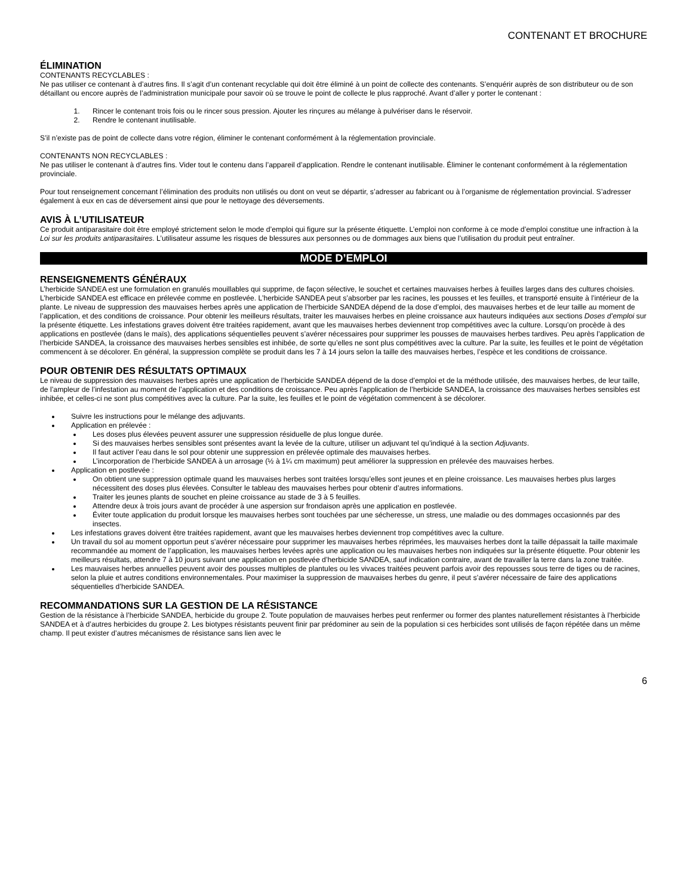CONTENANT ET BROCHURE
ÉLIMINATION
CONTENANTS RECYCLABLES :
Ne pas utiliser ce contenant à d’autres fins. Il s’agit d’un contenant recyclable qui doit être éliminé à un point de collecte des contenants. S’enquérir auprès de son distributeur ou de son détaillant ou encore auprès de l’administration municipale pour savoir où se trouve le point de collecte le plus rapproché. Avant d’aller y porter le contenant :
1. Rincer le contenant trois fois ou le rincer sous pression. Ajouter les rinçures au mélange à pulvériser dans le réservoir.
2. Rendre le contenant inutilisable.
S’il n’existe pas de point de collecte dans votre région, éliminer le contenant conformément à la réglementation provinciale.
CONTENANTS NON RECYCLABLES :
Ne pas utiliser le contenant à d’autres fins. Vider tout le contenu dans l’appareil d’application. Rendre le contenant inutilisable. Éliminer le contenant conformément à la réglementation provinciale.
Pour tout renseignement concernant l’élimination des produits non utilisés ou dont on veut se départir, s’adresser au fabricant ou à l’organisme de réglementation provincial. S’adresser également à eux en cas de déversement ainsi que pour le nettoyage des déversements.
AVIS À L’UTILISATEUR
Ce produit antiparasitaire doit être employé strictement selon le mode d’emploi qui figure sur la présente étiquette. L’emploi non conforme à ce mode d’emploi constitue une infraction à la Loi sur les produits antiparasitaires. L’utilisateur assume les risques de blessures aux personnes ou de dommages aux biens que l’utilisation du produit peut entraîner.
MODE D’EMPLOI
RENSEIGNEMENTS GÉNÉRAUX
L’herbicide SANDEA est une formulation en granulés mouillables qui supprime, de façon sélective, le souchet et certaines mauvaises herbes à feuilles larges dans des cultures choisies. L’herbicide SANDEA est efficace en prélevée comme en postlevée. L’herbicide SANDEA peut s’absorber par les racines, les pousses et les feuilles, et transporté ensuite à l’intérieur de la plante. Le niveau de suppression des mauvaises herbes après une application de l’herbicide SANDEA dépend de la dose d’emploi, des mauvaises herbes et de leur taille au moment de l’application, et des conditions de croissance. Pour obtenir les meilleurs résultats, traiter les mauvaises herbes en pleine croissance aux hauteurs indiquées aux sections Doses d’emploi sur la présente étiquette. Les infestations graves doivent être traitées rapidement, avant que les mauvaises herbes deviennent trop compétitives avec la culture. Lorsqu’on procède à des applications en postlevée (dans le maïs), des applications séquentielles peuvent s’avérer nécessaires pour supprimer les pousses de mauvaises herbes tardives. Peu après l’application de l’herbicide SANDEA, la croissance des mauvaises herbes sensibles est inhibée, de sorte qu’elles ne sont plus compétitives avec la culture. Par la suite, les feuilles et le point de végétation commencent à se décolorer. En général, la suppression complète se produit dans les 7 à 14 jours selon la taille des mauvaises herbes, l’espèce et les conditions de croissance.
POUR OBTENIR DES RÉSULTATS OPTIMAUX
Le niveau de suppression des mauvaises herbes après une application de l’herbicide SANDEA dépend de la dose d’emploi et de la méthode utilisée, des mauvaises herbes, de leur taille, de l’ampleur de l’infestation au moment de l’application et des conditions de croissance. Peu après l’application de l’herbicide SANDEA, la croissance des mauvaises herbes sensibles est inhibée, et celles-ci ne sont plus compétitives avec la culture. Par la suite, les feuilles et le point de végétation commencent à se décolorer.
Suivre les instructions pour le mélange des adjuvants.
Application en prélevée :
Les doses plus élevées peuvent assurer une suppression résiduelle de plus longue durée.
Si des mauvaises herbes sensibles sont présentes avant la levée de la culture, utiliser un adjuvant tel qu’indiqué à la section Adjuvants.
Il faut activer l’eau dans le sol pour obtenir une suppression en prélevée optimale des mauvaises herbes.
L’incorporation de l’herbicide SANDEA à un arrosage (½ à 1¼ cm maximum) peut améliorer la suppression en prélevée des mauvaises herbes.
Application en postlevée :
On obtient une suppression optimale quand les mauvaises herbes sont traitées lorsqu’elles sont jeunes et en pleine croissance. Les mauvaises herbes plus larges nécessitent des doses plus élevées. Consulter le tableau des mauvaises herbes pour obtenir d’autres informations.
Traiter les jeunes plants de souchet en pleine croissance au stade de 3 à 5 feuilles.
Attendre deux à trois jours avant de procéder à une aspersion sur frondaison après une application en postlevée.
Éviter toute application du produit lorsque les mauvaises herbes sont touchées par une sécheresse, un stress, une maladie ou des dommages occasionnés par des insectes.
Les infestations graves doivent être traitées rapidement, avant que les mauvaises herbes deviennent trop compétitives avec la culture.
Un travail du sol au moment opportun peut s’avérer nécessaire pour supprimer les mauvaises herbes réprimées, les mauvaises herbes dont la taille dépassait la taille maximale recommandée au moment de l’application, les mauvaises herbes levées après une application ou les mauvaises herbes non indiquées sur la présente étiquette. Pour obtenir les meilleurs résultats, attendre 7 à 10 jours suivant une application en postlevée d’herbicide SANDEA, sauf indication contraire, avant de travailler la terre dans la zone traitée.
Les mauvaises herbes annuelles peuvent avoir des pousses multiples de plantules ou les vivaces traitées peuvent parfois avoir des repousses sous terre de tiges ou de racines, selon la pluie et autres conditions environnementales. Pour maximiser la suppression de mauvaises herbes du genre, il peut s’avérer nécessaire de faire des applications séquentielles d’herbicide SANDEA.
RECOMMANDATIONS SUR LA GESTION DE LA RÉSISTANCE
Gestion de la résistance à l’herbicide SANDEA, herbicide du groupe 2. Toute population de mauvaises herbes peut renfermer ou former des plantes naturellement résistantes à l’herbicide SANDEA et à d’autres herbicides du groupe 2. Les biotypes résistants peuvent finir par prédominer au sein de la population si ces herbicides sont utilisés de façon répétée dans un même champ. Il peut exister d’autres mécanismes de résistance sans lien avec le
6